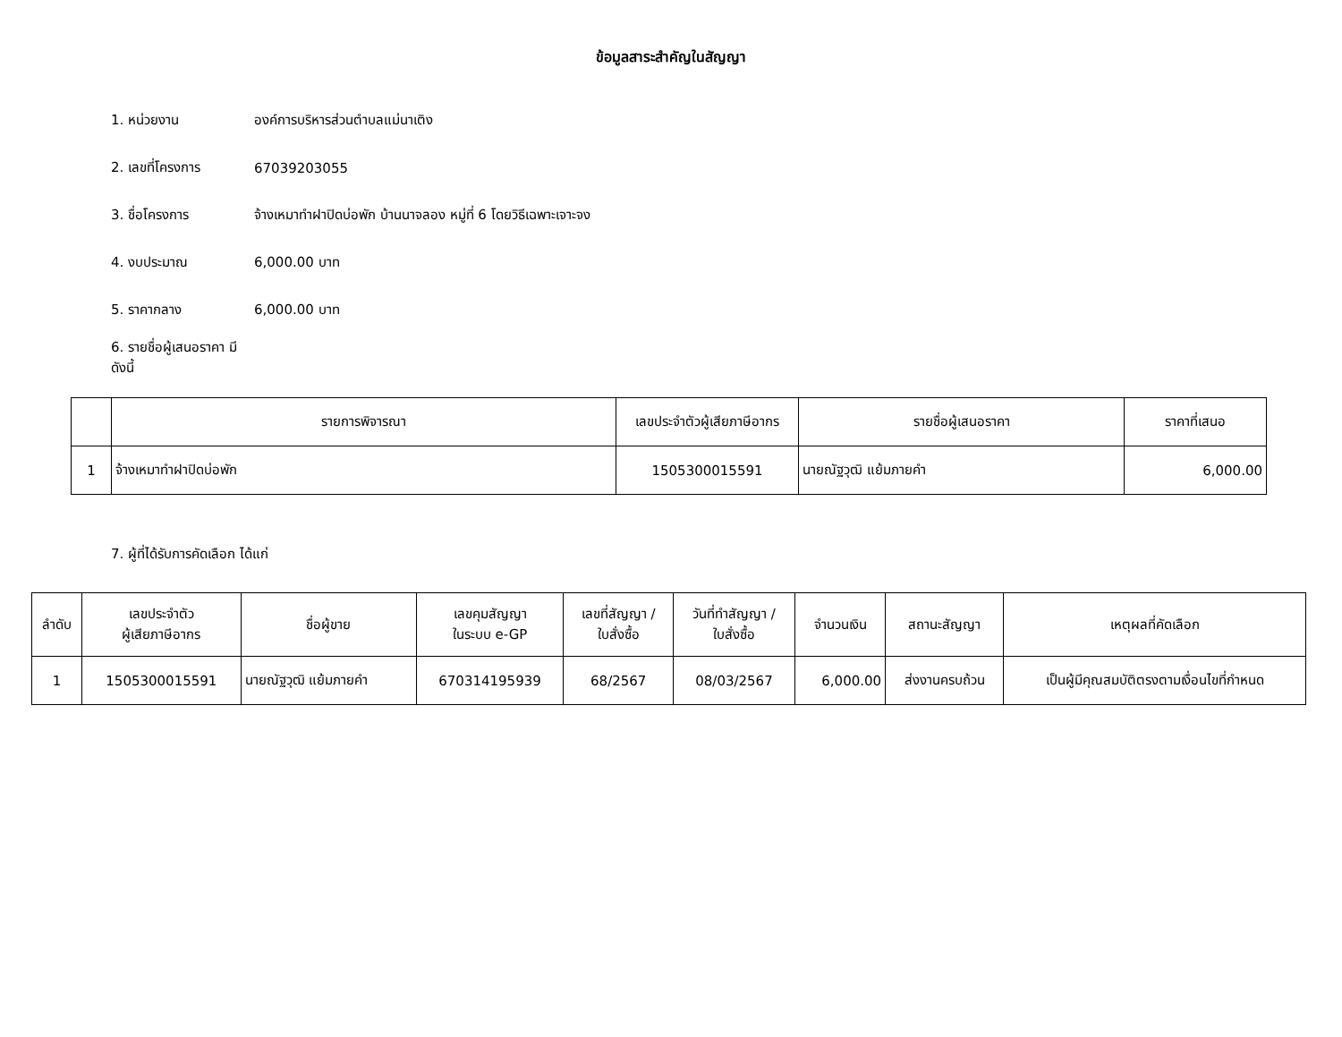ข้อมูลสาระสำคัญในสัญญา
1. หน่วยงาน องค์การบริหารส่วนตำบลแม่นาเติง
2. เลขที่โครงการ 67039203055
3. ชื่อโครงการ จ้างเหมาทำฝาปิดบ่อพัก บ้านนาจลอง หมู่ที่ 6 โดยวิธีเฉพาะเจาะจง
4. งบประมาณ 6,000.00 บาท
5. ราคากลาง 6,000.00 บาท
6. รายชื่อผู้เสนอราคา มีดังนี้
| | รายการพิจารณา | เลขประจำตัวผู้เสียภาษีอากร | รายชื่อผู้เสนอราคา | ราคาที่เสนอ |
| --- | --- | --- | --- | --- |
| 1 | จ้างเหมาทำฝาปิดบ่อพัก | 1505300015591 | นายณัฐวุฒิ แย้มภายคำ | 6,000.00 |
7. ผู้ที่ได้รับการคัดเลือก ได้แก่
| ลำดับ | เลขประจำตัว ผู้เสียภาษีอากร | ชื่อผู้ขาย | เลขคุมสัญญา ในระบบ e-GP | เลขที่สัญญา / ใบสั่งซื้อ | วันที่ทำสัญญา / ใบสั่งซื้อ | จำนวนเงิน | สถานะสัญญา | เหตุผลที่คัดเลือก |
| --- | --- | --- | --- | --- | --- | --- | --- | --- |
| 1 | 1505300015591 | นายณัฐวุฒิ แย้มภายคำ | 670314195939 | 68/2567 | 08/03/2567 | 6,000.00 | ส่งงานครบถ้วน | เป็นผู้มีคุณสมบัติตรงตามเงื่อนไขที่กำหนด |